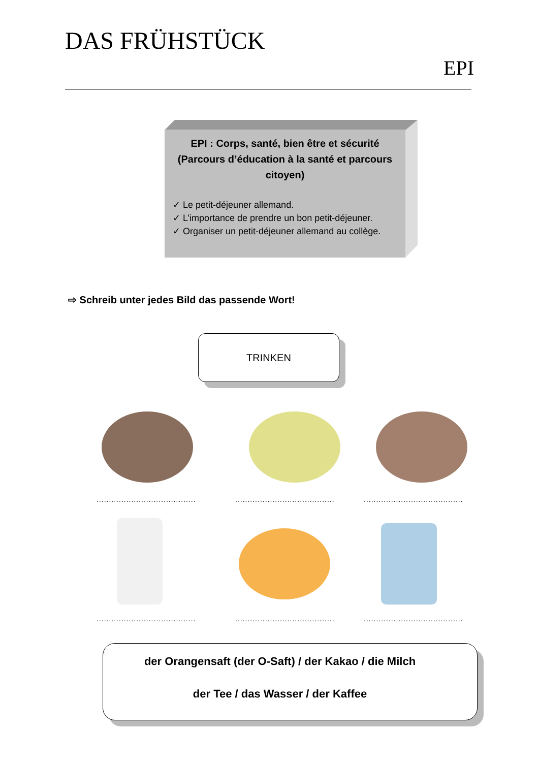DAS FRÜHSTÜCK
EPI
EPI : Corps, santé, bien être et sécurité (Parcours d’éducation à la santé et parcours citoyen)
✓ Le petit-déjeuner allemand.
✓ L’importance de prendre un bon petit-déjeuner.
✓ Organiser un petit-déjeuner allemand au collège.
⇨ Schreib unter jedes Bild das passende Wort!
TRINKEN
........................................
........................................
........................................
........................................
........................................
........................................
der Orangensaft (der O-Saft) / der Kakao / die Milch
der Tee / das Wasser / der Kaffee